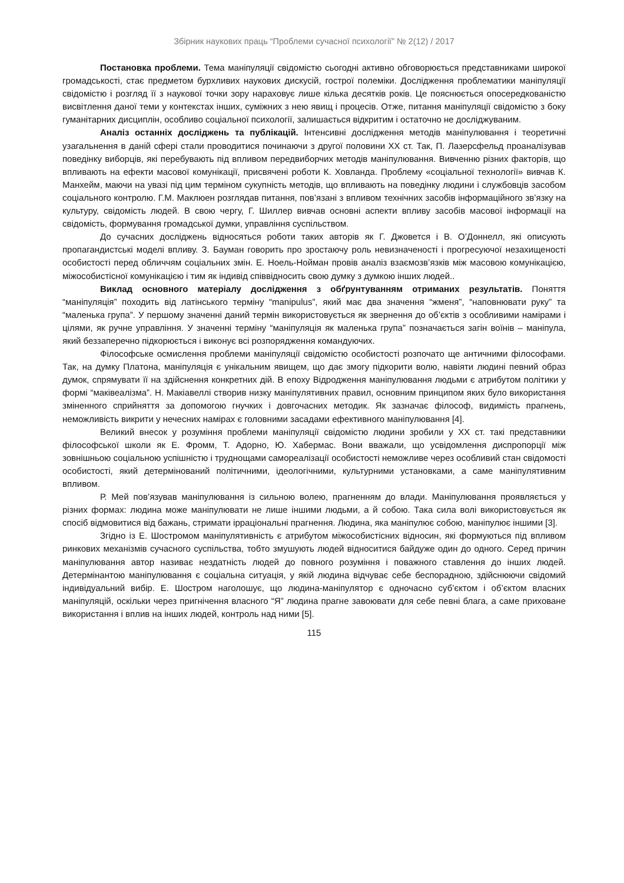Збірник наукових праць “Проблеми сучасної психології” № 2(12) / 2017
Постановка проблеми. Тема маніпуляції свідомістю сьогодні активно обговорюється представниками широкої громадськості, стає предметом бурхливих наукових дискусій, гострої полеміки. Дослідження проблематики маніпуляції свідомістю і розгляд її з наукової точки зору нараховує лише кілька десятків років. Це пояснюється опосередкованістю висвітлення даної теми у контекстах інших, суміжних з нею явищ і процесів. Отже, питання маніпуляції свідомістю з боку гуманітарних дисциплін, особливо соціальної психології, залишається відкритим і остаточно не досліджуваним.
Аналіз останніх досліджень та публікацій. Інтенсивні дослідження методів маніпулювання і теоретичні узагальнення в даній сфері стали проводитися починаючи з другої половини ХХ ст. Так, П. Лазерсфельд проаналізував поведінку виборців, які перебувають під впливом передвиборчих методів маніпулювання. Вивченню різних факторів, що впливають на ефекти масової комунікації, присвячені роботи К. Ховланда. Проблему «соціальної технології» вивчав К. Манхейм, маючи на увазі під цим терміном сукупність методів, що впливають на поведінку людини і службовців засобом соціального контролю. Г.М. Маклюен розглядав питання, пов’язані з впливом технічних засобів інформаційного зв’язку на культуру, свідомість людей. В свою чергу, Г. Шиллер вивчав основні аспекти впливу засобів масової інформації на свідомість, формування громадської думки, управління суспільством.
До сучасних досліджень відносяться роботи таких авторів як Г. Джовется і В. О’Доннелл, які описують пропагандистські моделі впливу. З. Бауман говорить про зростаючу роль невизначеності і прогресуючої незахищеності особистості перед обличчям соціальних змін. Е. Ноель-Нойман провів аналіз взаємозв’язків між масовою комунікацією, міжособистісної комунікацією і тим як індивід співвідносить свою думку з думкою інших людей..
Виклад основного матеріалу дослідження з обґрунтуванням отриманих результатів. Поняття “маніпуляція” походить від латінського терміну “manipulus”, який має два значення “жменя”, “наповнювати руку” та “маленька група”. У першому значенні даний термін використовується як звернення до об’єктів з особливими намірами і цілями, як ручне управління. У значенні терміну “маніпуляція як маленька група” позначається загін воїнів – маніпула, який беззаперечно підкорюється і виконує всі розпорядження командуючих.
Філософське осмислення проблеми маніпуляції свідомістю особистості розпочато ще античними філософами. Так, на думку Платона, маніпуляція є унікальним явищем, що дає змогу підкорити волю, навіяти людині певний образ думок, спрямувати її на здійснення конкретних дій. В епоху Відродження маніпулювання людьми є атрибутом політики у формі “маківеалізма”. Н. Макіавеллі створив низку маніпулятивних правил, основним принципом яких було використання зміненного сприйняття за допомогою гнучких і довгочасних методик. Як зазначає філософ, видимість прагнень, неможливість викрити у нечесних намірах є головними засадами ефективного маніпулювання [4].
Великий внесок у розуміння проблеми маніпуляції свідомістю людини зробили у ХХ ст. такі представники філософської школи як Е. Фромм, Т. Адорно, Ю. Хабермас. Вони вважали, що усвідомлення диспропорції між зовнішньою соціальною успішністю і труднощами самореалізації особистості неможливе через особливий стан свідомості особистості, який детермінований політичними, ідеологічними, культурними установками, а саме маніпулятивним впливом.
Р. Мей пов’язував маніпулювання із сильною волею, прагненням до влади. Маніпулювання проявляється у різних формах: людина може маніпулювати не лише іншими людьми, а й собою. Така сила волі використовується як спосіб відмовитися від бажань, стримати ірраціональні прагнення. Людина, яка маніпулює собою, маніпулює іншими [3].
Згідно із Е. Шостромом маніпулятивність є атрибутом міжособистісних відносин, які формуються під впливом ринкових механізмів сучасного суспільства, тобто змушують людей відноситися байдуже один до одного. Серед причин маніпулювання автор називає нездатність людей до повного розуміння і поважного ставлення до інших людей. Детермінантою маніпулювання є соціальна ситуація, у якій людина відчуває себе беспорадною, здійснюючи свідомий індивідуальний вибір. Е. Шостром наголошує, що людина-маніпулятор є одночасно суб’єктом і об’єктом власних маніпуляцій, оскільки через пригнічення власного “Я” людина прагне завоювати для себе певні блага, а саме приховане використання і вплив на інших людей, контроль над ними [5].
115